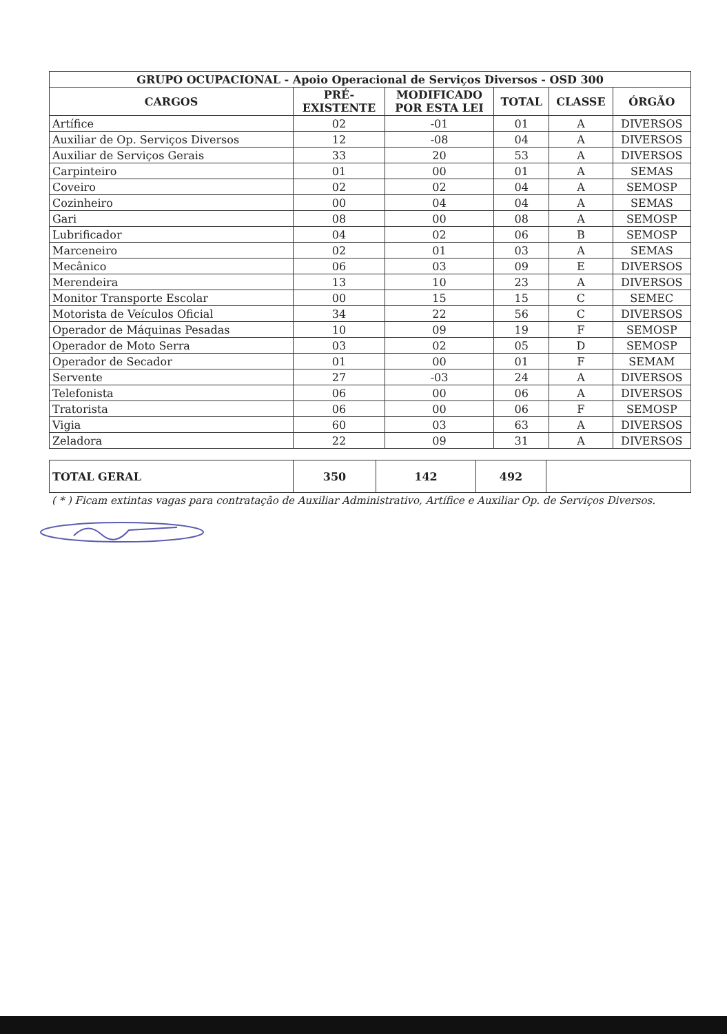| GRUPO OCUPACIONAL - Apoio Operacional de Serviços Diversos - OSD 300 | | | | | |
| CARGOS | PRÉ- EXISTENTE | MODIFICADO POR ESTA LEI | TOTAL | CLASSE | ÓRGÃO |
| Artífice | 02 | -01 | 01 | A | DIVERSOS |
| Auxiliar de Op. Serviços Diversos | 12 | -08 | 04 | A | DIVERSOS |
| Auxiliar de Serviços Gerais | 33 | 20 | 53 | A | DIVERSOS |
| Carpinteiro | 01 | 00 | 01 | A | SEMAS |
| Coveiro | 02 | 02 | 04 | A | SEMOSP |
| Cozinheiro | 00 | 04 | 04 | A | SEMAS |
| Gari | 08 | 00 | 08 | A | SEMOSP |
| Lubrificador | 04 | 02 | 06 | B | SEMOSP |
| Marceneiro | 02 | 01 | 03 | A | SEMAS |
| Mecânico | 06 | 03 | 09 | E | DIVERSOS |
| Merendeira | 13 | 10 | 23 | A | DIVERSOS |
| Monitor Transporte Escolar | 00 | 15 | 15 | C | SEMEC |
| Motorista de Veículos Oficial | 34 | 22 | 56 | C | DIVERSOS |
| Operador de Máquinas Pesadas | 10 | 09 | 19 | F | SEMOSP |
| Operador de Moto Serra | 03 | 02 | 05 | D | SEMOSP |
| Operador de Secador | 01 | 00 | 01 | F | SEMAM |
| Servente | 27 | -03 | 24 | A | DIVERSOS |
| Telefonista | 06 | 00 | 06 | A | DIVERSOS |
| Tratorista | 06 | 00 | 06 | F | SEMOSP |
| Vigia | 60 | 03 | 63 | A | DIVERSOS |
| Zeladora | 22 | 09 | 31 | A | DIVERSOS |
| TOTAL GERAL | 350 | 142 | 492 | |
( * ) Ficam extintas vagas para contratação de Auxiliar Administrativo, Artífice e Auxiliar Op. de Serviços Diversos.